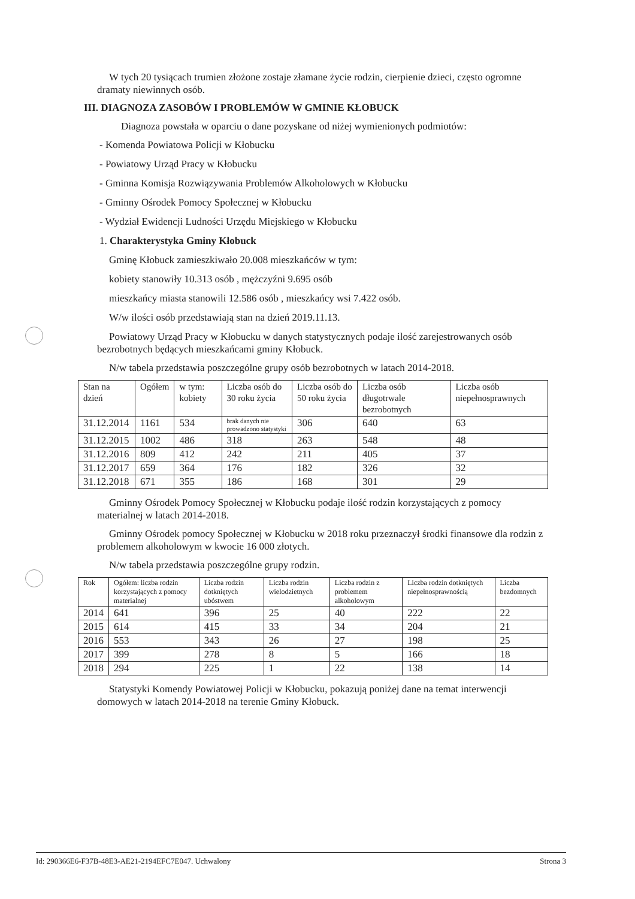W tych 20 tysiącach trumien złożone zostaje złamane życie rodzin, cierpienie dzieci, często ogromne dramaty niewinnych osób.
III. DIAGNOZA ZASOBÓW I PROBLEMÓW W GMINIE KŁOBUCK
Diagnoza powstała w oparciu o dane pozyskane od niżej wymienionych podmiotów:
- Komenda Powiatowa Policji w Kłobucku
- Powiatowy Urząd Pracy w Kłobucku
- Gminna Komisja Rozwiązywania Problemów Alkoholowych w Kłobucku
- Gminny Ośrodek Pomocy Społecznej w Kłobucku
- Wydział Ewidencji Ludności Urzędu Miejskiego w Kłobucku
1. Charakterystyka Gminy Kłobuck
Gminę Kłobuck zamieszkiwało 20.008 mieszkańców w tym:
kobiety stanowiły 10.313 osób , mężczyźni 9.695 osób
mieszkańcy miasta stanowili 12.586 osób , mieszkańcy wsi 7.422 osób.
W/w ilości osób przedstawiają stan na dzień 2019.11.13.
Powiatowy Urząd Pracy w Kłobucku w danych statystycznych podaje ilość zarejestrowanych osób bezrobotnych będących mieszkańcami gminy Kłobuck.
N/w tabela przedstawia poszczególne grupy osób bezrobotnych w latach 2014-2018.
| Stan na dzień | Ogółem | w tym: kobiety | Liczba osób do 30 roku życia | Liczba osób do 50 roku życia | Liczba osób długotrwale bezrobotnych | Liczba osób niepełnosprawnych |
| --- | --- | --- | --- | --- | --- | --- |
| 31.12.2014 | 1161 | 534 | brak danych nie prowadzono statystyki | 306 | 640 | 63 |
| 31.12.2015 | 1002 | 486 | 318 | 263 | 548 | 48 |
| 31.12.2016 | 809 | 412 | 242 | 211 | 405 | 37 |
| 31.12.2017 | 659 | 364 | 176 | 182 | 326 | 32 |
| 31.12.2018 | 671 | 355 | 186 | 168 | 301 | 29 |
Gminny Ośrodek Pomocy Społecznej w Kłobucku podaje ilość rodzin korzystających z pomocy materialnej w latach 2014-2018.
Gminny Ośrodek pomocy Społecznej w Kłobucku w 2018 roku przeznaczył środki finansowe dla rodzin z problemem alkoholowym w kwocie 16 000 złotych.
N/w tabela przedstawia poszczególne grupy rodzin.
| Rok | Ogółem: liczba rodzin korzystających z pomocy materialnej | Liczba rodzin dotkniętych ubóstwem | Liczba rodzin wielodzietnych | Liczba rodzin z problemem alkoholowym | Liczba rodzin dotkniętych niepełnosprawnością | Liczba bezdomnych |
| --- | --- | --- | --- | --- | --- | --- |
| 2014 | 641 | 396 | 25 | 40 | 222 | 22 |
| 2015 | 614 | 415 | 33 | 34 | 204 | 21 |
| 2016 | 553 | 343 | 26 | 27 | 198 | 25 |
| 2017 | 399 | 278 | 8 | 5 | 166 | 18 |
| 2018 | 294 | 225 | 1 | 22 | 138 | 14 |
Statystyki Komendy Powiatowej Policji w Kłobucku, pokazują poniżej dane na temat interwencji domowych w latach 2014-2018 na terenie Gminy Kłobuck.
Id: 290366E6-F37B-48E3-AE21-2194EFC7E047. Uchwalony Strona 3